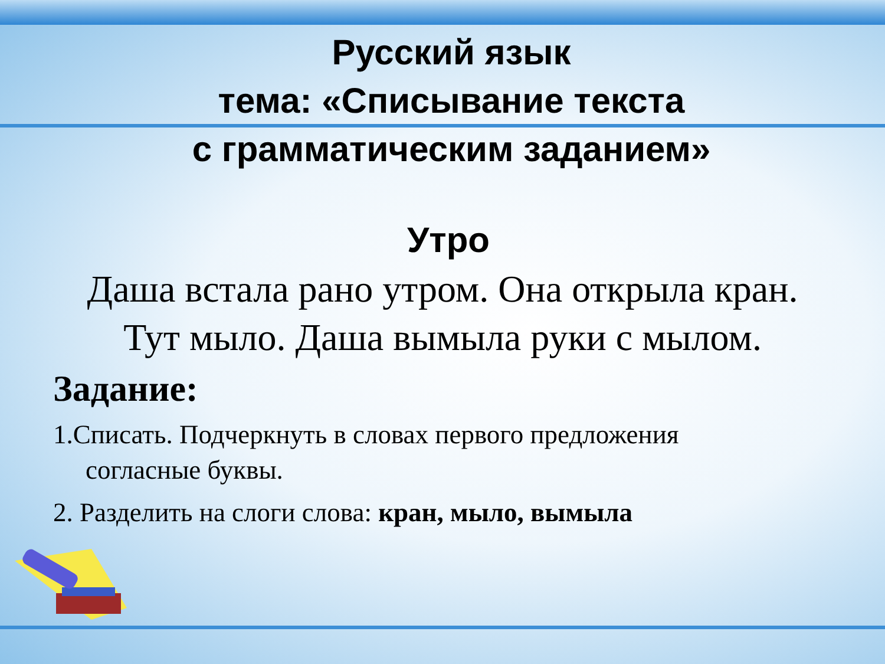Русский язык
тема: «Списывание текста
с грамматическим заданием»
Утро
Даша встала рано утром. Она открыла кран. Тут мыло. Даша вымыла руки с мылом.
Задание:
1.Списать. Подчеркнуть в словах первого предложения
согласные буквы.
2. Разделить на слоги слова: кран, мыло, вымыла